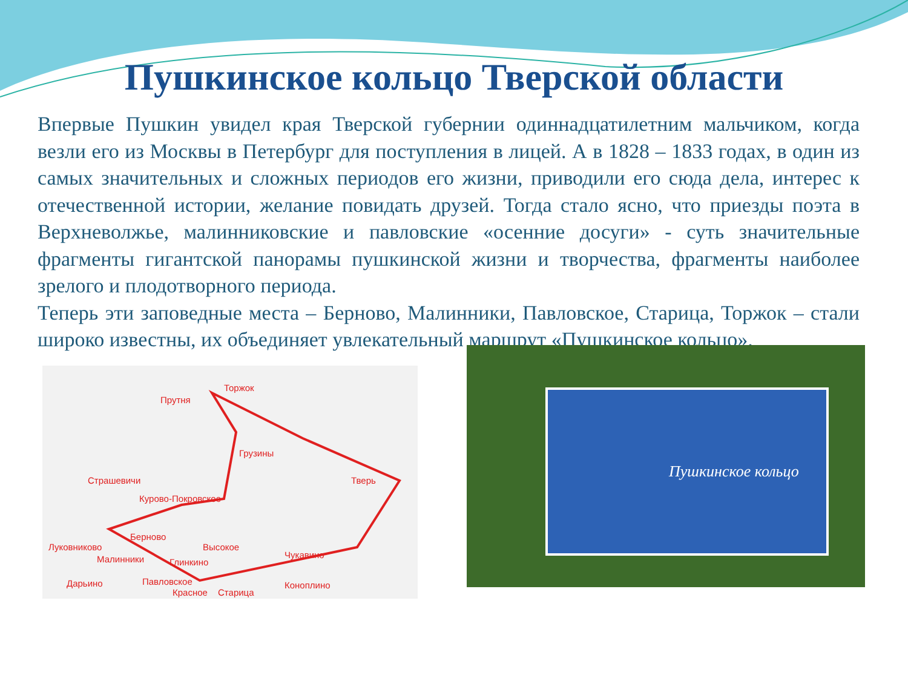Пушкинское кольцо Тверской области
Впервые Пушкин увидел края Тверской губернии одиннадцатилетним мальчиком, когда везли его из Москвы в Петербург для поступления в лицей. А в 1828 – 1833 годах, в один из самых значительных и сложных периодов его жизни, приводили его сюда дела, интерес к отечественной истории, желание повидать друзей. Тогда стало ясно, что приезды поэта в Верхневолжье, малинниковские и павловские «осенние досуги» - суть значительные фрагменты гигантской панорамы пушкинской жизни и творчества, фрагменты наиболее зрелого и плодотворного периода.
Теперь эти заповедные места – Берново, Малинники, Павловское, Старица, Торжок – стали широко известны, их объединяет увлекательный маршрут «Пушкинское кольцо».
Торжок
Прутня
Грузины
Тверь
Страшевичи
Курово-Покровское
Берново
Высокое
Луковниково
Малинники
Глинкино
Дарьино
Павловское
Коноплино
Чукавино
Красное
Старица
Пушкинское кольцо